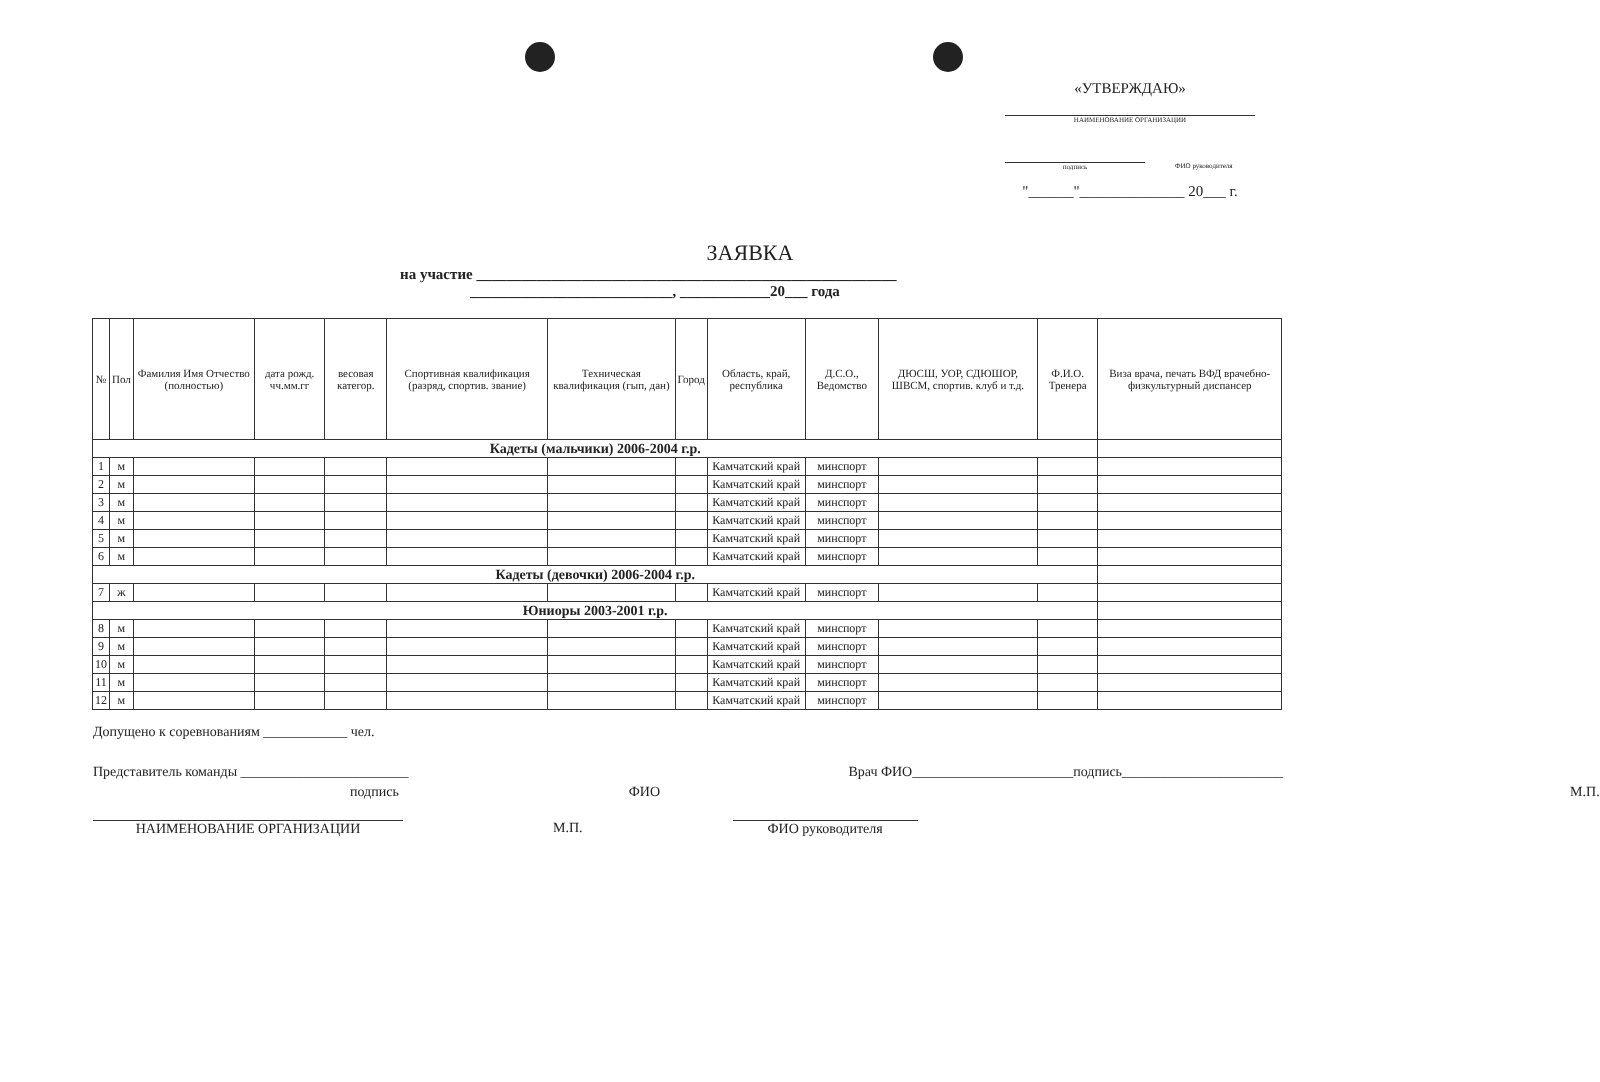«УТВЕРЖДАЮ»
НАИМЕНОВАНИЕ ОРГАНИЗАЦИИ
подпись
ФИО руководителя
"______"______________ 20___ г.
ЗАЯВКА
на участие ________________________________________________________
___________________________, ____________20___ года
| № | Пол | Фамилия Имя Отчество (полностью) | дата рожд. чч.мм.гг | весовая категор. | Спортивная квалификация (разряд, спортив. звание) | Техническая квалификация (гып, дан) | Город | Область, край, республика | Д.С.О., Ведомство | ДЮСШ, УОР, СДЮШОР, ШВСМ, спортив. клуб и т.д. | Ф.И.О. Тренера | Виза врача, печать ВФД врачебно-физкультурный диспансер |
| --- | --- | --- | --- | --- | --- | --- | --- | --- | --- | --- | --- | --- |
| Кадеты (мальчики) 2006-2004 г.р. | | | | | | | | | | | | |
| 1 | м | | | | | | | Камчатский край | минспорт | | | |
| 2 | м | | | | | | | Камчатский край | минспорт | | | |
| 3 | м | | | | | | | Камчатский край | минспорт | | | |
| 4 | м | | | | | | | Камчатский край | минспорт | | | |
| 5 | м | | | | | | | Камчатский край | минспорт | | | |
| 6 | м | | | | | | | Камчатский край | минспорт | | | |
| Кадеты (девочки) 2006-2004 г.р. | | | | | | | | | | | | |
| 7 | ж | | | | | | | Камчатский край | минспорт | | | |
| Юниоры 2003-2001 г.р. | | | | | | | | | | | | |
| 8 | м | | | | | | | Камчатский край | минспорт | | | |
| 9 | м | | | | | | | Камчатский край | минспорт | | | |
| 10 | м | | | | | | | Камчатский край | минспорт | | | |
| 11 | м | | | | | | | Камчатский край | минспорт | | | |
| 12 | м | | | | | | | Камчатский край | минспорт | | | |
Допущено к соревнованиям ____________ чел.
Представитель команды ________________________ Врач ФИО_______________________подпись_______________________
подпись ФИО М.П.
НАИМЕНОВАНИЕ ОРГАНИЗАЦИИ М.П. ФИО руководителя